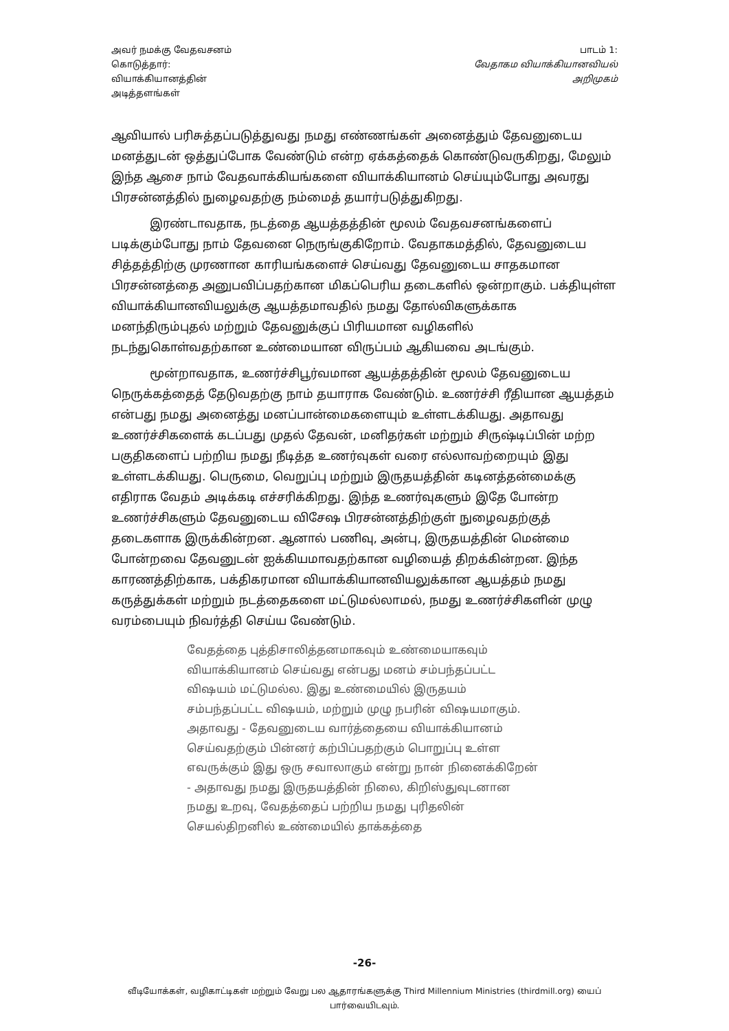அவர் நமக்கு வேதவசனம் கொடுத்தார்: வியாக்கியானத்தின் அடித்தளங்கள்
பாடம் 1:
வேதாகம வியாக்கியானவியல்
அறிமுகம்
ஆவியால் பரிசுத்தப்படுத்துவது நமது எண்ணங்கள் அனைத்தும் தேவனுடைய மனத்துடன் ஒத்துப்போக வேண்டும் என்ற ஏக்கத்தைக் கொண்டுவருகிறது, மேலும் இந்த ஆசை நாம் வேதவாக்கியங்களை வியாக்கியானம் செய்யும்போது அவரது பிரசன்னத்தில் நுழைவதற்கு நம்மைத் தயார்படுத்துகிறது.
இரண்டாவதாக, நடத்தை ஆயத்தத்தின் மூலம் வேதவசனங்களைப் படிக்கும்போது நாம் தேவனை நெருங்குகிறோம். வேதாகமத்தில், தேவனுடைய சித்தத்திற்கு முரணான காரியங்களைச் செய்வது தேவனுடைய சாதகமான பிரசன்னத்தை அனுபவிப்பதற்கான மிகப்பெரிய தடைகளில் ஒன்றாகும். பக்தியுள்ள வியாக்கியானவியலுக்கு ஆயத்தமாவதில் நமது தோல்விகளுக்காக மனந்திரும்புதல் மற்றும் தேவனுக்குப் பிரியமான வழிகளில் நடந்துகொள்வதற்கான உண்மையான விருப்பம் ஆகியவை அடங்கும்.
மூன்றாவதாக, உணர்ச்சிபூர்வமான ஆயத்தத்தின் மூலம் தேவனுடைய நெருக்கத்தைத் தேடுவதற்கு நாம் தயாராக வேண்டும். உணர்ச்சி ரீதியான ஆயத்தம் என்பது நமது அனைத்து மனப்பான்மைகளையும் உள்ளடக்கியது. அதாவது உணர்ச்சிகளைக் கடப்பது முதல் தேவன், மனிதர்கள் மற்றும் சிருஷ்டிப்பின் மற்ற பகுதிகளைப் பற்றிய நமது நீடித்த உணர்வுகள் வரை எல்லாவற்றையும் இது உள்ளடக்கியது. பெருமை, வெறுப்பு மற்றும் இருதயத்தின் கடினத்தன்மைக்கு எதிராக வேதம் அடிக்கடி எச்சரிக்கிறது. இந்த உணர்வுகளும் இதே போன்ற உணர்ச்சிகளும் தேவனுடைய விசேஷ பிரசன்னத்திற்குள் நுழைவதற்குத் தடைகளாக இருக்கின்றன. ஆனால் பணிவு, அன்பு, இருதயத்தின் மென்மை போன்றவை தேவனுடன் ஐக்கியமாவதற்கான வழியைத் திறக்கின்றன. இந்த காரணத்திற்காக, பக்திகரமான வியாக்கியானவியலுக்கான ஆயத்தம் நமது கருத்துக்கள் மற்றும் நடத்தைகளை மட்டுமல்லாமல், நமது உணர்ச்சிகளின் முழு வரம்பையும் நிவர்த்தி செய்ய வேண்டும்.
வேதத்தை புத்திசாலித்தனமாகவும் உண்மையாகவும் வியாக்கியானம் செய்வது என்பது மனம் சம்பந்தப்பட்ட விஷயம் மட்டுமல்ல. இது உண்மையில் இருதயம் சம்பந்தப்பட்ட விஷயம், மற்றும் முழு நபரின் விஷயமாகும். அதாவது - தேவனுடைய வார்த்தையை வியாக்கியானம் செய்வதற்கும் பின்னர் கற்பிப்பதற்கும் பொறுப்பு உள்ள எவருக்கும் இது ஒரு சவாலாகும் என்று நான் நினைக்கிறேன் - அதாவது நமது இருதயத்தின் நிலை, கிறிஸ்துவுடனான நமது உறவு, வேதத்தைப் பற்றிய நமது புரிதலின் செயல்திறனில் உண்மையில் தாக்கத்தை
-26-
வீடியோக்கள், வழிகாட்டிகள் மற்றும் வேறு பல ஆதாரங்களுக்கு Third Millennium Ministries (thirdmill.org) யைப் பார்வையிடவும்.